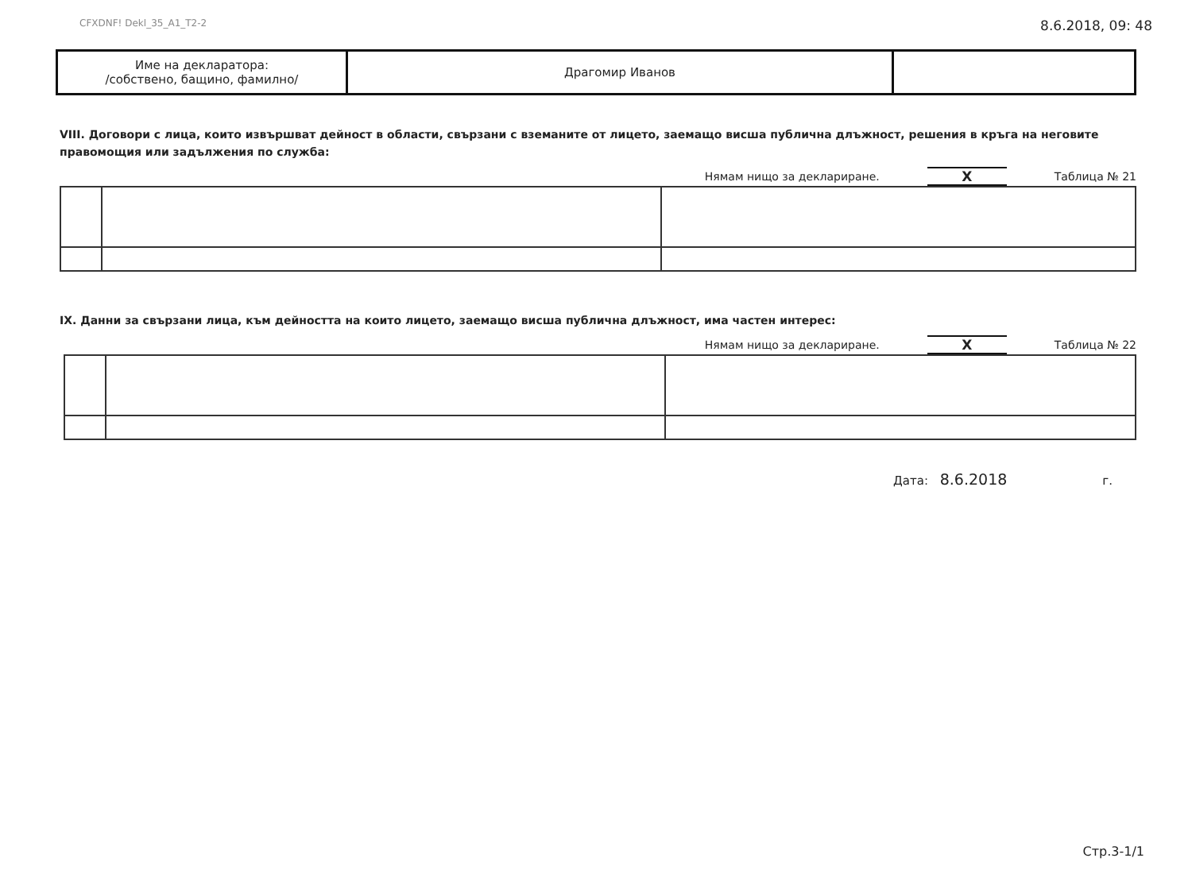CFXDNF! Dekl_35_A1_T2-2 8.6.2018, 09: 48
| Име на декларатора: /собствено, бащино, фамилно/ | Драгомир Иванов | |
VIII. Договори с лица, които извършват дейност в области, свързани с вземаните от лицето, заемащо висша публична длъжност, решения в кръга на неговите правомощия или задължения по служба:
Нямам нищо за деклариране. X Таблица № 21
IX. Данни за свързани лица, към дейността на които лицето, заемащо висша публична длъжност, има частен интерес:
Нямам нищо за деклариране. X Таблица № 22
Дата: 8.6.2018 г.
Стр.3-1/1